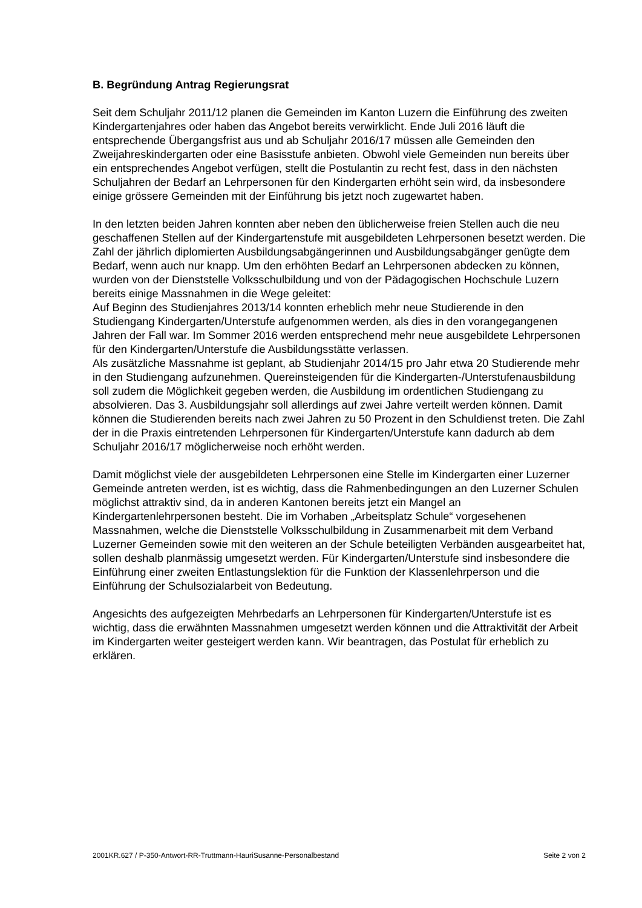B. Begründung Antrag Regierungsrat
Seit dem Schuljahr 2011/12 planen die Gemeinden im Kanton Luzern die Einführung des zweiten Kindergartenjahres oder haben das Angebot bereits verwirklicht. Ende Juli 2016 läuft die entsprechende Übergangsfrist aus und ab Schuljahr 2016/17 müssen alle Gemeinden den Zweijahreskindergarten oder eine Basisstufe anbieten. Obwohl viele Gemeinden nun bereits über ein entsprechendes Angebot verfügen, stellt die Postulantin zu recht fest, dass in den nächsten Schuljahren der Bedarf an Lehrpersonen für den Kindergarten erhöht sein wird, da insbesondere einige grössere Gemeinden mit der Einführung bis jetzt noch zugewartet haben.
In den letzten beiden Jahren konnten aber neben den üblicherweise freien Stellen auch die neu geschaffenen Stellen auf der Kindergartenstufe mit ausgebildeten Lehrpersonen besetzt werden. Die Zahl der jährlich diplomierten Ausbildungsabgängerinnen und Ausbildungsabgänger genügte dem Bedarf, wenn auch nur knapp. Um den erhöhten Bedarf an Lehrpersonen abdecken zu können, wurden von der Dienststelle Volksschulbildung und von der Pädagogischen Hochschule Luzern bereits einige Massnahmen in die Wege geleitet:
Auf Beginn des Studienjahres 2013/14 konnten erheblich mehr neue Studierende in den Studiengang Kindergarten/Unterstufe aufgenommen werden, als dies in den vorangegangenen Jahren der Fall war. Im Sommer 2016 werden entsprechend mehr neue ausgebildete Lehrpersonen für den Kindergarten/Unterstufe die Ausbildungsstätte verlassen.
Als zusätzliche Massnahme ist geplant, ab Studienjahr 2014/15 pro Jahr etwa 20 Studierende mehr in den Studiengang aufzunehmen. Quereinsteigenden für die Kindergarten-/Unterstufenausbildung soll zudem die Möglichkeit gegeben werden, die Ausbildung im ordentlichen Studiengang zu absolvieren. Das 3. Ausbildungsjahr soll allerdings auf zwei Jahre verteilt werden können. Damit können die Studierenden bereits nach zwei Jahren zu 50 Prozent in den Schuldienst treten. Die Zahl der in die Praxis eintretenden Lehrpersonen für Kindergarten/Unterstufe kann dadurch ab dem Schuljahr 2016/17 möglicherweise noch erhöht werden.
Damit möglichst viele der ausgebildeten Lehrpersonen eine Stelle im Kindergarten einer Luzerner Gemeinde antreten werden, ist es wichtig, dass die Rahmenbedingungen an den Luzerner Schulen möglichst attraktiv sind, da in anderen Kantonen bereits jetzt ein Mangel an Kindergartenlehrpersonen besteht. Die im Vorhaben „Arbeitsplatz Schule“ vorgesehenen Massnahmen, welche die Dienststelle Volksschulbildung in Zusammenarbeit mit dem Verband Luzerner Gemeinden sowie mit den weiteren an der Schule beteiligten Verbänden ausgearbeitet hat, sollen deshalb planmässig umgesetzt werden. Für Kindergarten/Unterstufe sind insbesondere die Einführung einer zweiten Entlastungslektion für die Funktion der Klassenlehrperson und die Einführung der Schulsozialarbeit von Bedeutung.
Angesichts des aufgezeigten Mehrbedarfs an Lehrpersonen für Kindergarten/Unterstufe ist es wichtig, dass die erwähnten Massnahmen umgesetzt werden können und die Attraktivität der Arbeit im Kindergarten weiter gesteigert werden kann. Wir beantragen, das Postulat für erheblich zu erklären.
2001KR.627 / P-350-Antwort-RR-Truttmann-HauriSusanne-Personalbestand Seite 2 von 2